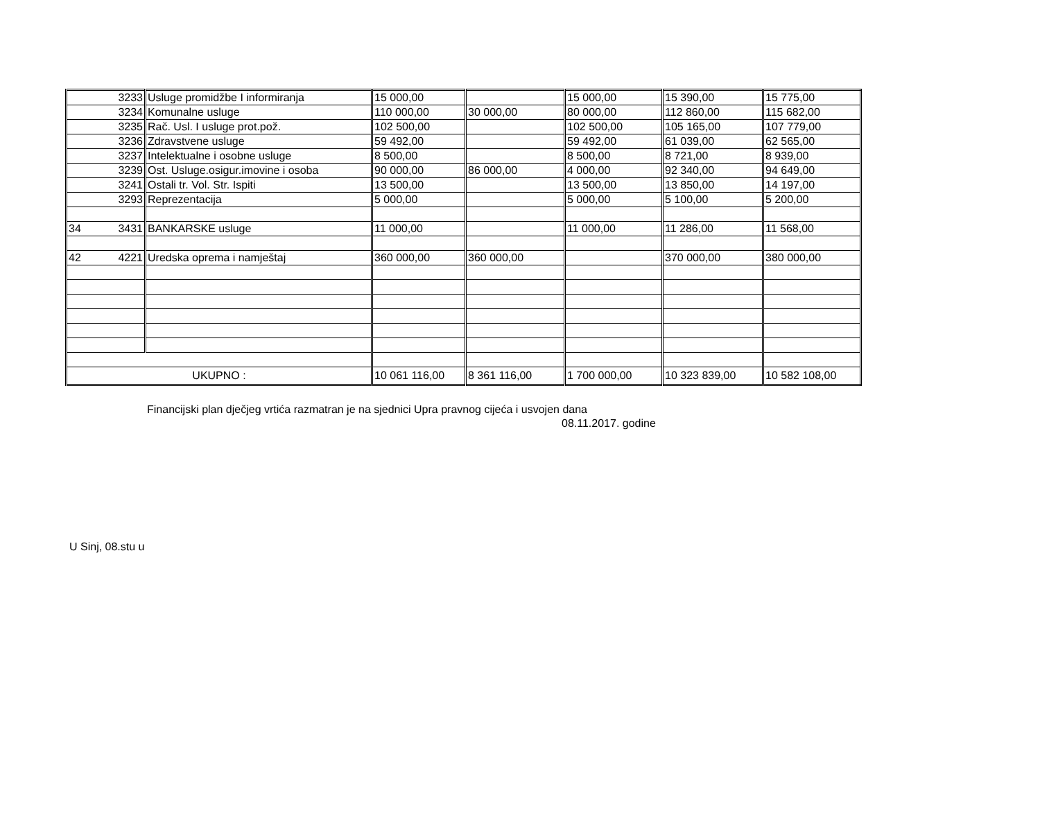| 3233 | Usluge promidžbe I informiranja | 15 000,00 | | 15 000,00 | 15 390,00 | 15 775,00 |
| 3234 | Komunalne usluge | 110 000,00 | 30 000,00 | 80 000,00 | 112 860,00 | 115 682,00 |
| 3235 | Rač. Usl. I usluge prot.pož. | 102 500,00 | | 102 500,00 | 105 165,00 | 107 779,00 |
| 3236 | Zdravstvene usluge | 59 492,00 | | 59 492,00 | 61 039,00 | 62 565,00 |
| 3237 | Intelektualne i osobne usluge | 8 500,00 | | 8 500,00 | 8 721,00 | 8 939,00 |
| 3239 | Ost. Usluge.osigur.imovine i osoba | 90 000,00 | 86 000,00 | 4 000,00 | 92 340,00 | 94 649,00 |
| 3241 | Ostali tr. Vol. Str. Ispiti | 13 500,00 | | 13 500,00 | 13 850,00 | 14 197,00 |
| 3293 | Reprezentacija | 5 000,00 | | 5 000,00 | 5 100,00 | 5 200,00 |
| 34 3431 | BANKARSKE usluge | 11 000,00 | | 11 000,00 | 11 286,00 | 11 568,00 |
| 42 4221 | Uredska oprema i namještaj | 360 000,00 | 360 000,00 | | 370 000,00 | 380 000,00 |
| UKUPNO : | | 10 061 116,00 | 8 361 116,00 | 1 700 000,00 | 10 323 839,00 | 10 582 108,00 |
Financijski plan dječjeg vrtića razmatran je na sjednici Upra pravnog cijeća i usvojen dana
08.11.2017. godine
U Sinj, 08.stu u